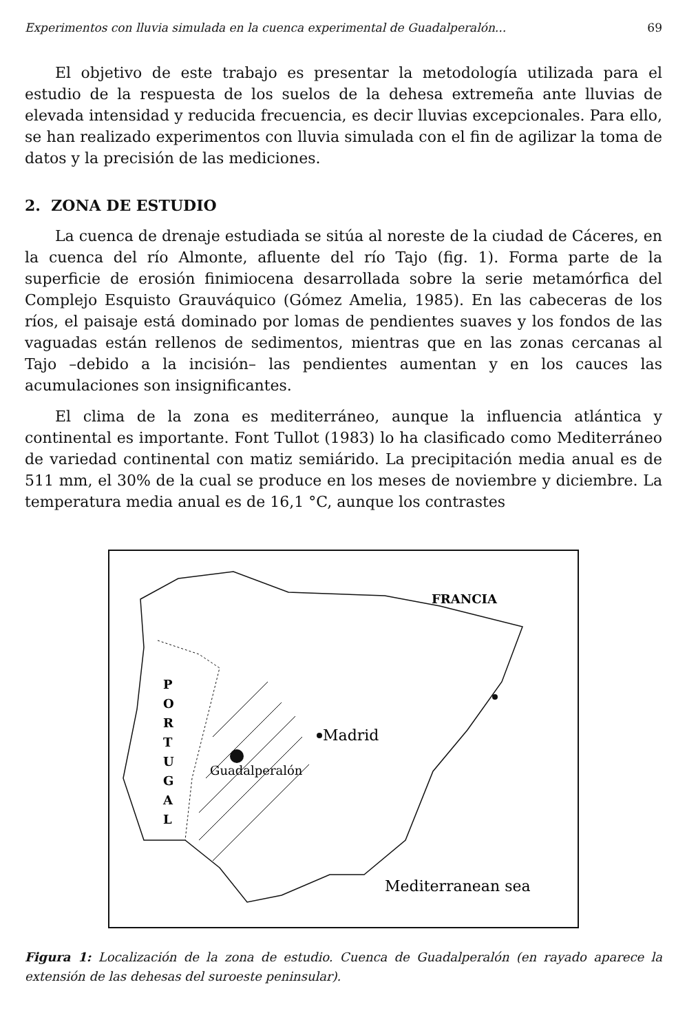Experimentos con lluvia simulada en la cuenca experimental de Guadalperalón... 69
El objetivo de este trabajo es presentar la metodología utilizada para el estudio de la respuesta de los suelos de la dehesa extremeña ante lluvias de elevada intensidad y reducida frecuencia, es decir lluvias excepcionales. Para ello, se han realizado experimentos con lluvia simulada con el fin de agilizar la toma de datos y la precisión de las mediciones.
2. ZONA DE ESTUDIO
La cuenca de drenaje estudiada se sitúa al noreste de la ciudad de Cáceres, en la cuenca del río Almonte, afluente del río Tajo (fig. 1). Forma parte de la superficie de erosión finimiocena desarrollada sobre la serie metamórfica del Complejo Esquisto Grauváquico (Gómez Amelia, 1985). En las cabeceras de los ríos, el paisaje está dominado por lomas de pendientes suaves y los fondos de las vaguadas están rellenos de sedimentos, mientras que en las zonas cercanas al Tajo –debido a la incisión– las pendientes aumentan y en los cauces las acumulaciones son insignificantes.
El clima de la zona es mediterráneo, aunque la influencia atlántica y continental es importante. Font Tullot (1983) lo ha clasificado como Mediterráneo de variedad continental con matiz semiárido. La precipitación media anual es de 511 mm, el 30% de la cual se produce en los meses de noviembre y diciembre. La temperatura media anual es de 16,1 °C, aunque los contrastes
FRANCIA
Madrid
Guadalperalón
Mediterranean sea
P
O
R
T
U
G
A
L
Figura 1: Localización de la zona de estudio. Cuenca de Guadalperalón (en rayado aparece la extensión de las dehesas del suroeste peninsular).